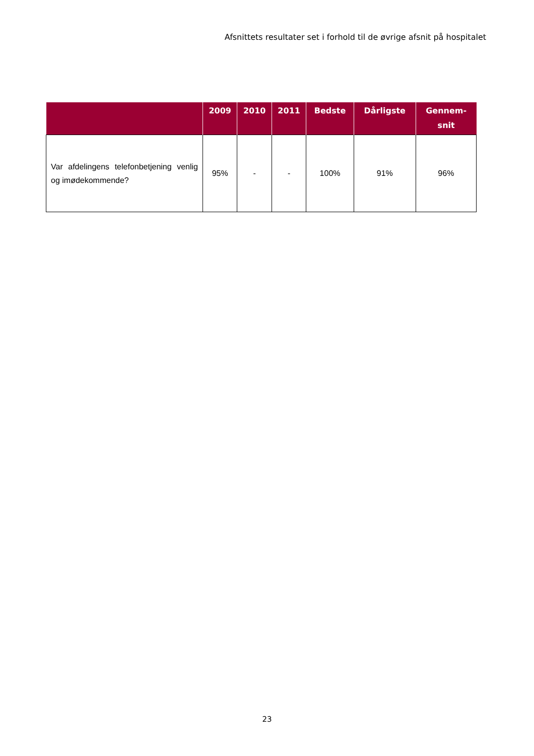Afsnittets resultater set i forhold til de øvrige afsnit på hospitalet
| | 2009 | 2010 | 2011 | Bedste | Dårligste | Gennem- snit |
| --- | --- | --- | --- | --- | --- | --- |
| Var afdelingens telefonbetjening venlig og imødekommende? | 95% | - | - | 100% | 91% | 96% |
23